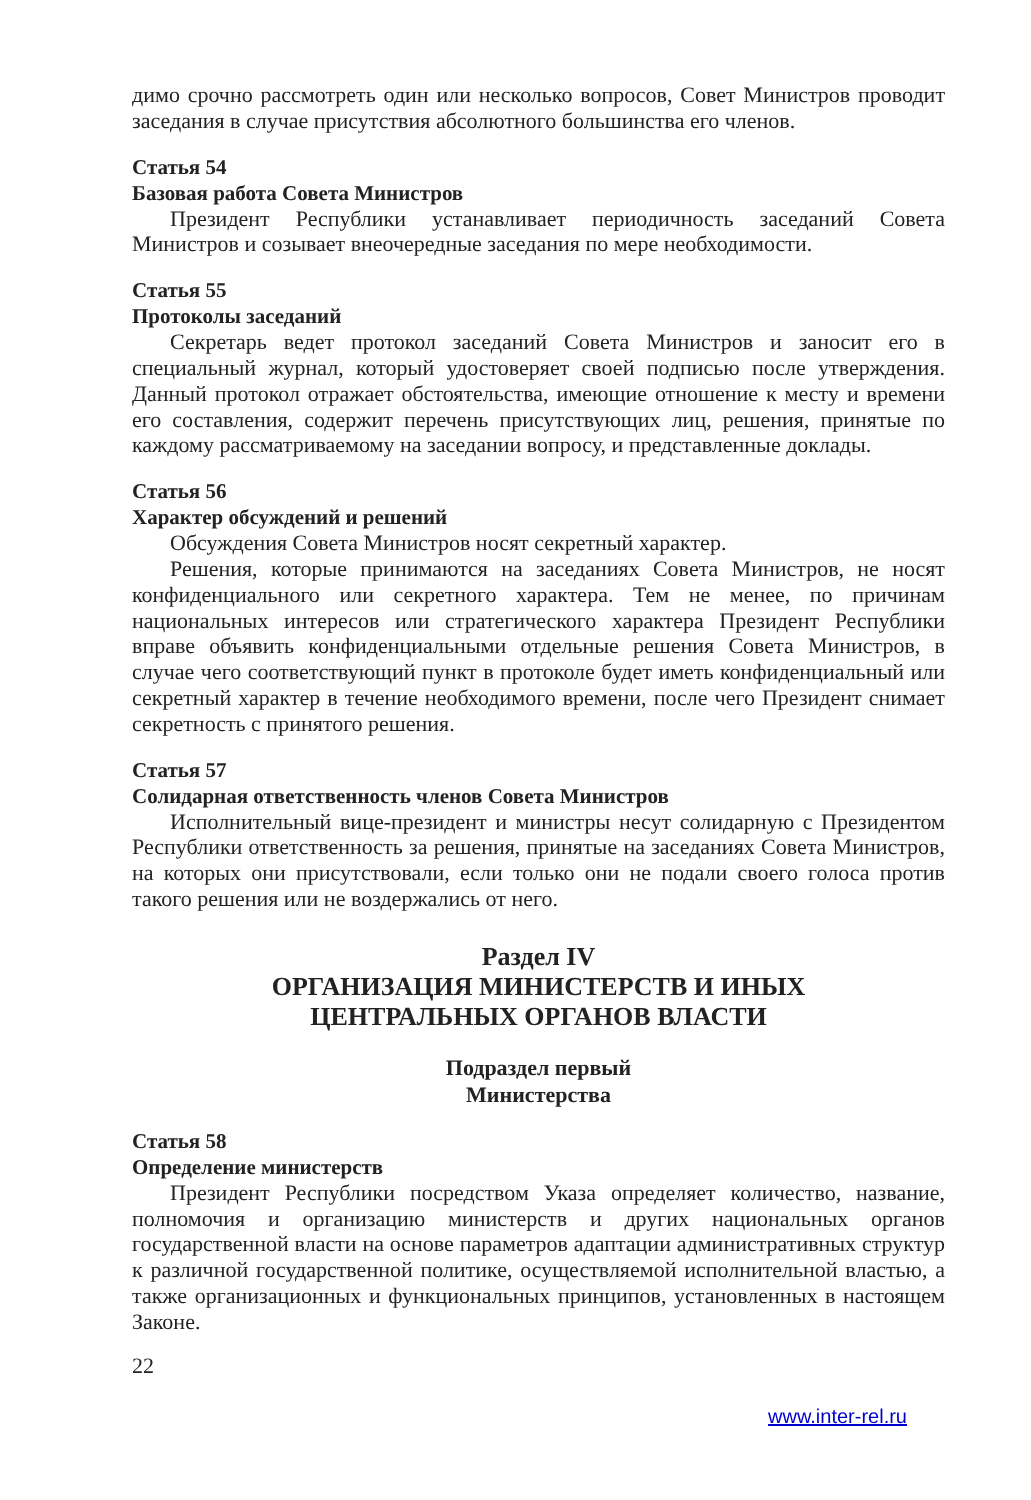димо срочно рассмотреть один или несколько вопросов, Совет Министров проводит заседания в случае присутствия абсолютного большинства его членов.
Статья 54
Базовая работа Совета Министров
Президент Республики устанавливает периодичность заседаний Совета Министров и созывает внеочередные заседания по мере необходимости.
Статья 55
Протоколы заседаний
Секретарь ведет протокол заседаний Совета Министров и заносит его в специальный журнал, который удостоверяет своей подписью после утверждения. Данный протокол отражает обстоятельства, имеющие отношение к месту и времени его составления, содержит перечень присутствующих лиц, решения, принятые по каждому рассматриваемому на заседании вопросу, и представленные доклады.
Статья 56
Характер обсуждений и решений
Обсуждения Совета Министров носят секретный характер.
Решения, которые принимаются на заседаниях Совета Министров, не носят конфиденциального или секретного характера. Тем не менее, по причинам национальных интересов или стратегического характера Президент Республики вправе объявить конфиденциальными отдельные решения Совета Министров, в случае чего соответствующий пункт в протоколе будет иметь конфиденциальный или секретный характер в течение необходимого времени, после чего Президент снимает секретность с принятого решения.
Статья 57
Солидарная ответственность членов Совета Министров
Исполнительный вице-президент и министры несут солидарную с Президентом Республики ответственность за решения, принятые на заседаниях Совета Министров, на которых они присутствовали, если только они не подали своего голоса против такого решения или не воздержались от него.
Раздел IV
ОРГАНИЗАЦИЯ МИНИСТЕРСТВ И ИНЫХ
ЦЕНТРАЛЬНЫХ ОРГАНОВ ВЛАСТИ
Подраздел первый
Министерства
Статья 58
Определение министерств
Президент Республики посредством Указа определяет количество, название, полномочия и организацию министерств и других национальных органов государственной власти на основе параметров адаптации административных структур к различной государственной политике, осуществляемой исполнительной властью, а также организационных и функциональных принципов, установленных в настоящем Законе.
22
www.inter-rel.ru